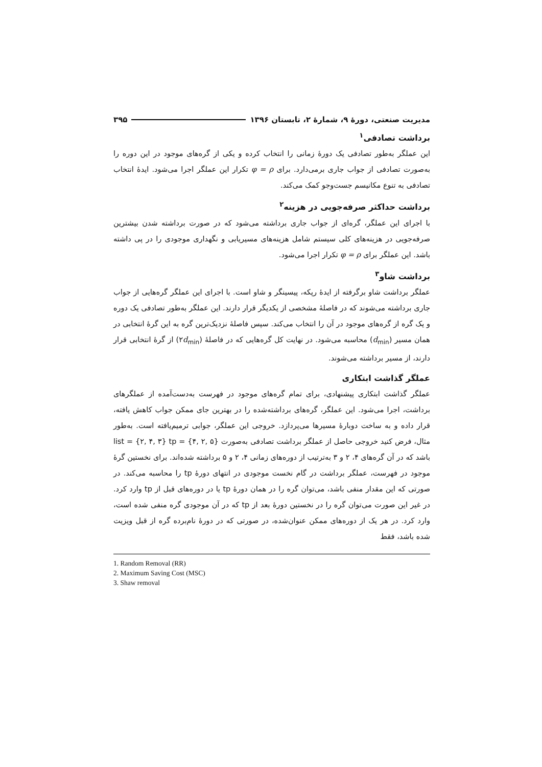مدیریت صنعتی، دورهٔ ۹، شمارهٔ ۲، تابستان ۱۳۹۶ ۳۹۵
برداشت تصادفی<sup>۱</sup>
این عملگر به‌طور تصادفی یک دورهٔ زمانی را انتخاب کرده و یکی از گره‌های موجود در این دوره را به‌صورت تصادفی از جواب جاری برمی‌دارد. برای φ = ρ تکرار این عملگر اجرا می‌شود. ایدهٔ انتخاب تصادفی به تنوع مکانیسم جست‌وجو کمک می‌کند.
برداشت حداکثر صرفه‌جویی در هزینه<sup>۲</sup>
با اجرای این عملگر، گره‌ای از جواب جاری برداشته می‌شود که در صورت برداشته شدن بیشترین صرفه‌جویی در هزینه‌های کلی سیستم شامل هزینه‌های مسیریابی و نگهداری موجودی را در پی داشته باشد. این عملگر برای φ = ρ تکرار اجرا می‌شود.
برداشت شاو<sup>۳</sup>
عملگر برداشت شاو برگرفته از ایدهٔ رپکه، پیسینگر و شاو است. با اجرای این عملگر گره‌هایی از جواب جاری برداشته می‌شوند که در فاصلهٔ مشخصی از یکدیگر قرار دارند. این عملگر به‌طور تصادفی یک دوره و یک گره از گره‌های موجود در آن را انتخاب می‌کند. سپس فاصلهٔ نزدیک‌ترین گره به این گرهٔ انتخابی در همان مسیر (d<sub>min</sub>) محاسبه می‌شود. در نهایت کل گره‌هایی که در فاصلهٔ (۲d<sub>min</sub>) از گرهٔ انتخابی قرار دارند، از مسیر برداشته می‌شوند.
عملگر گذاشت ابتکاری
عملگر گذاشت ابتکاری پیشنهادی، برای تمام گره‌های موجود در فهرست به‌دست‌آمده از عملگرهای برداشت، اجرا می‌شود. این عملگر، گره‌های برداشته‌شده را در بهترین جای ممکن جواب کاهش یافته، قرار داده و به ساخت دوبارهٔ مسیرها می‌پردازد. خروجی این عملگر، جوابی ترمیم‌یافته است. به‌طور مثال، فرض کنید خروجی حاصل از عملگر برداشت تصادفی به‌صورت list = {۲, ۴, ۳} tp = {۴, ۲, ۵} باشد که در آن گره‌های ۴، ۲ و ۳ به‌ترتیب از دوره‌های زمانی ۴، ۲ و ۵ برداشته شده‌اند. برای نخستین گرهٔ موجود در فهرست، عملگر برداشت در گام نخست موجودی در انتهای دورهٔ tp را محاسبه می‌کند. در صورتی که این مقدار منفی باشد، می‌توان گره را در همان دورهٔ tp یا در دوره‌های قبل از tp وارد کرد. در غیر این صورت می‌توان گره را در نخستین دورهٔ بعد از tp که در آن موجودی گره منفی شده است، وارد کرد. در هر یک از دوره‌های ممکن عنوان‌شده، در صورتی که در دورهٔ نام‌برده گره از قبل ویزیت شده باشد، فقط
1. Random Removal (RR)
2. Maximum Saving Cost (MSC)
3. Shaw removal